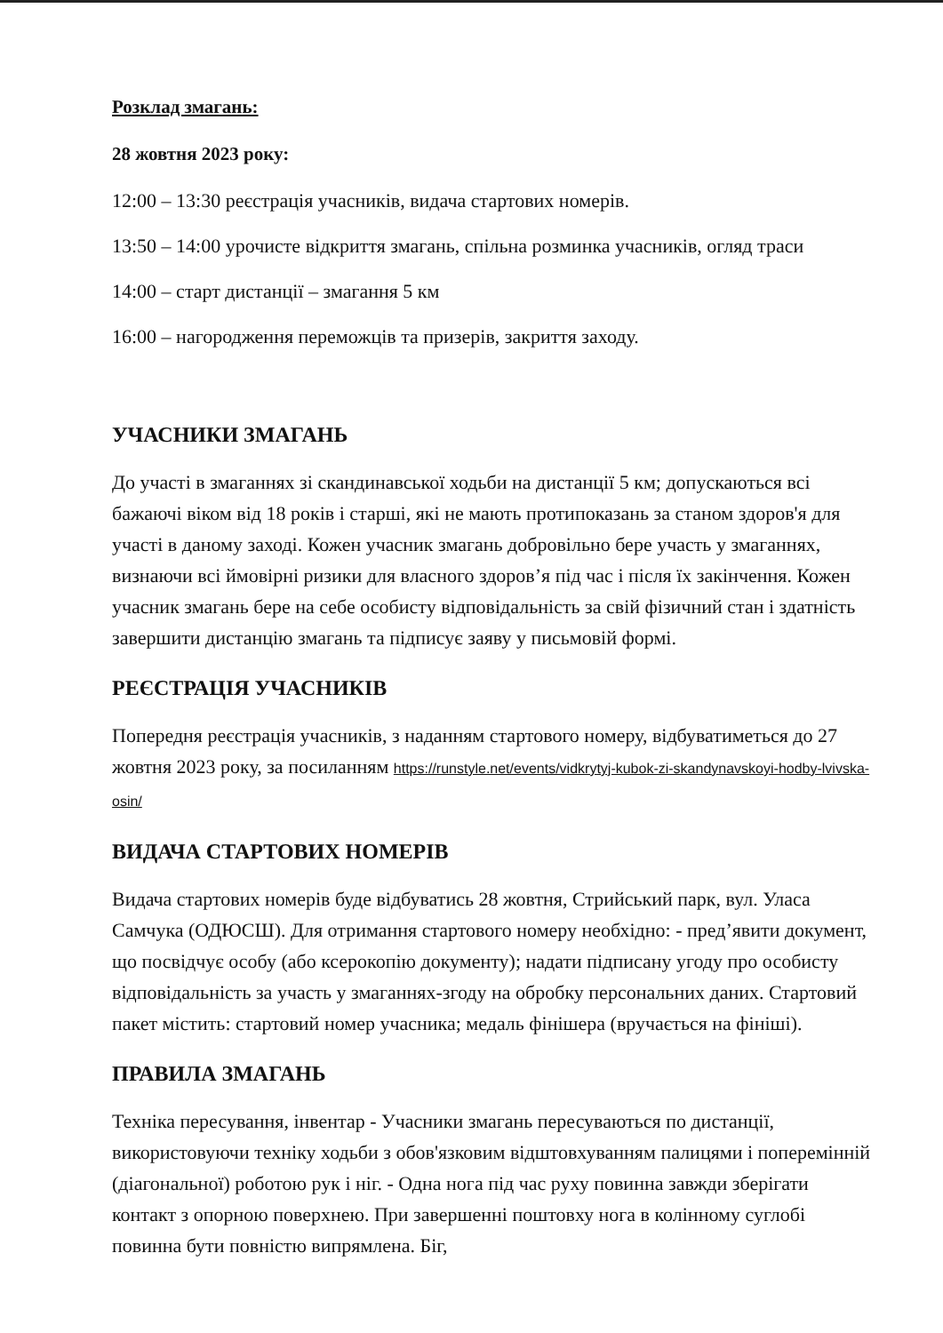Розклад змагань:
28 жовтня 2023 року:
12:00 – 13:30 реєстрація учасників, видача стартових номерів.
13:50 – 14:00 урочисте відкриття змагань, спільна розминка учасників, огляд траси
14:00 – старт дистанції – змагання 5 км
16:00 – нагородження переможців та призерів, закриття заходу.
УЧАСНИКИ ЗМАГАНЬ
До участі в змаганнях зі скандинавської ходьби на дистанції 5 км; допускаються всі бажаючі віком від 18 років і старші, які не мають протипоказань за станом здоров'я для участі в даному заході. Кожен учасник змагань добровільно бере участь у змаганнях, визнаючи всі ймовірні ризики для власного здоров’я під час і після їх закінчення. Кожен учасник змагань бере на себе особисту відповідальність за свій фізичний стан і здатність завершити дистанцію змагань та підписує заяву у письмовій формі.
РЕЄСТРАЦІЯ УЧАСНИКІВ
Попередня реєстрація учасників, з наданням стартового номеру, відбуватиметься до 27 жовтня 2023 року, за посиланням https://runstyle.net/events/vidkrytyj-kubok-zi-skandynavskoyi-hodby-lvivska-osin/
ВИДАЧА СТАРТОВИХ НОМЕРІВ
Видача стартових номерів буде відбуватись 28 жовтня, Стрийський парк, вул. Уласа Самчука (ОДЮСШ). Для отримання стартового номеру необхідно: - пред’явити документ, що посвідчує особу (або ксерокопію документу); надати підписану угоду про особисту відповідальність за участь у змаганнях-згоду на обробку персональних даних. Стартовий пакет містить: стартовий номер учасника; медаль фінішера (вручається на фініші).
ПРАВИЛА ЗМАГАНЬ
Техніка пересування, інвентар - Учасники змагань пересуваються по дистанції, використовуючи техніку ходьби з обов'язковим відштовхуванням палицями і поперемінній (діагональної) роботою рук і ніг. - Одна нога під час руху повинна завжди зберігати контакт з опорною поверхнею. При завершенні поштовху нога в колінному суглобі повинна бути повністю випрямлена. Біг,